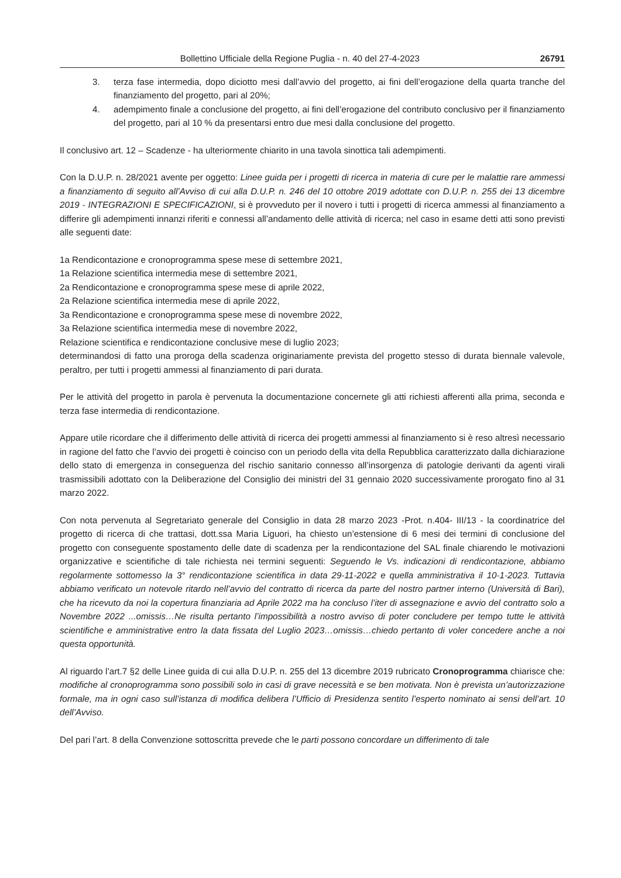Bollettino Ufficiale della Regione Puglia - n. 40 del 27-4-2023 26791
3. terza fase intermedia, dopo diciotto mesi dall’avvio del progetto, ai fini dell’erogazione della quarta tranche del finanziamento del progetto, pari al 20%;
4. adempimento finale a conclusione del progetto, ai fini dell’erogazione del contributo conclusivo per il finanziamento del progetto, pari al 10 % da presentarsi entro due mesi dalla conclusione del progetto.
Il conclusivo art. 12 – Scadenze - ha ulteriormente chiarito in una tavola sinottica tali adempimenti.
Con la D.U.P. n. 28/2021 avente per oggetto: Linee guida per i progetti di ricerca in materia di cure per le malattie rare ammessi a finanziamento di seguito all’Avviso di cui alla D.U.P. n. 246 del 10 ottobre 2019 adottate con D.U.P. n. 255 dei 13 dicembre 2019 - INTEGRAZIONI E SPECIFICAZIONI, si è provveduto per il novero i tutti i progetti di ricerca ammessi al finanziamento a differire gli adempimenti innanzi riferiti e connessi all’andamento delle attività di ricerca; nel caso in esame detti atti sono previsti alle seguenti date:
1a Rendicontazione e cronoprogramma spese mese di settembre 2021,
1a Relazione scientifica intermedia mese di settembre 2021,
2a Rendicontazione e cronoprogramma spese mese di aprile 2022,
2a Relazione scientifica intermedia mese di aprile 2022,
3a Rendicontazione e cronoprogramma spese mese di novembre 2022,
3a Relazione scientifica intermedia mese di novembre 2022,
Relazione scientifica e rendicontazione conclusive mese di luglio 2023;
determinandosi di fatto una proroga della scadenza originariamente prevista del progetto stesso di durata biennale valevole, peraltro, per tutti i progetti ammessi al finanziamento di pari durata.
Per le attività del progetto in parola è pervenuta la documentazione concernete gli atti richiesti afferenti alla prima, seconda e terza fase intermedia di rendicontazione.
Appare utile ricordare che il differimento delle attività di ricerca dei progetti ammessi al finanziamento si è reso altresì necessario in ragione del fatto che l’avvio dei progetti è coinciso con un periodo della vita della Repubblica caratterizzato dalla dichiarazione dello stato di emergenza in conseguenza del rischio sanitario connesso all’insorgenza di patologie derivanti da agenti virali trasmissibili adottato con la Deliberazione del Consiglio dei ministri del 31 gennaio 2020 successivamente prorogato fino al 31 marzo 2022.
Con nota pervenuta al Segretariato generale del Consiglio in data 28 marzo 2023 -Prot. n.404- III/13 - la coordinatrice del progetto di ricerca di che trattasi, dott.ssa Maria Liguori, ha chiesto un’estensione di 6 mesi dei termini di conclusione del progetto con conseguente spostamento delle date di scadenza per la rendicontazione del SAL finale chiarendo le motivazioni organizzative e scientifiche di tale richiesta nei termini seguenti: Seguendo le Vs. indicazioni di rendicontazione, abbiamo regolarmente sottomesso la 3° rendicontazione scientifica in data 29-11-2022 e quella amministrativa il 10-1-2023. Tuttavia abbiamo verificato un notevole ritardo nell’avvio del contratto di ricerca da parte del nostro partner interno (Università di Bari), che ha ricevuto da noi la copertura finanziaria ad Aprile 2022 ma ha concluso l’iter di assegnazione e avvio del contratto solo a Novembre 2022 ...omissis…Ne risulta pertanto l’impossibilità a nostro avviso di poter concludere per tempo tutte le attività scientifiche e amministrative entro la data fissata del Luglio 2023…omissis…chiedo pertanto di voler concedere anche a noi questa opportunità.
Al riguardo l’art.7 §2 delle Linee guida di cui alla D.U.P. n. 255 del 13 dicembre 2019 rubricato Cronoprogramma chiarisce che: modifiche al cronoprogramma sono possibili solo in casi di grave necessità e se ben motivata. Non è prevista un’autorizzazione formale, ma in ogni caso sull’istanza di modifica delibera l’Ufficio di Presidenza sentito l’esperto nominato ai sensi dell’art. 10 dell’Avviso.
Del pari l’art. 8 della Convenzione sottoscritta prevede che le parti possono concordare un differimento di tale